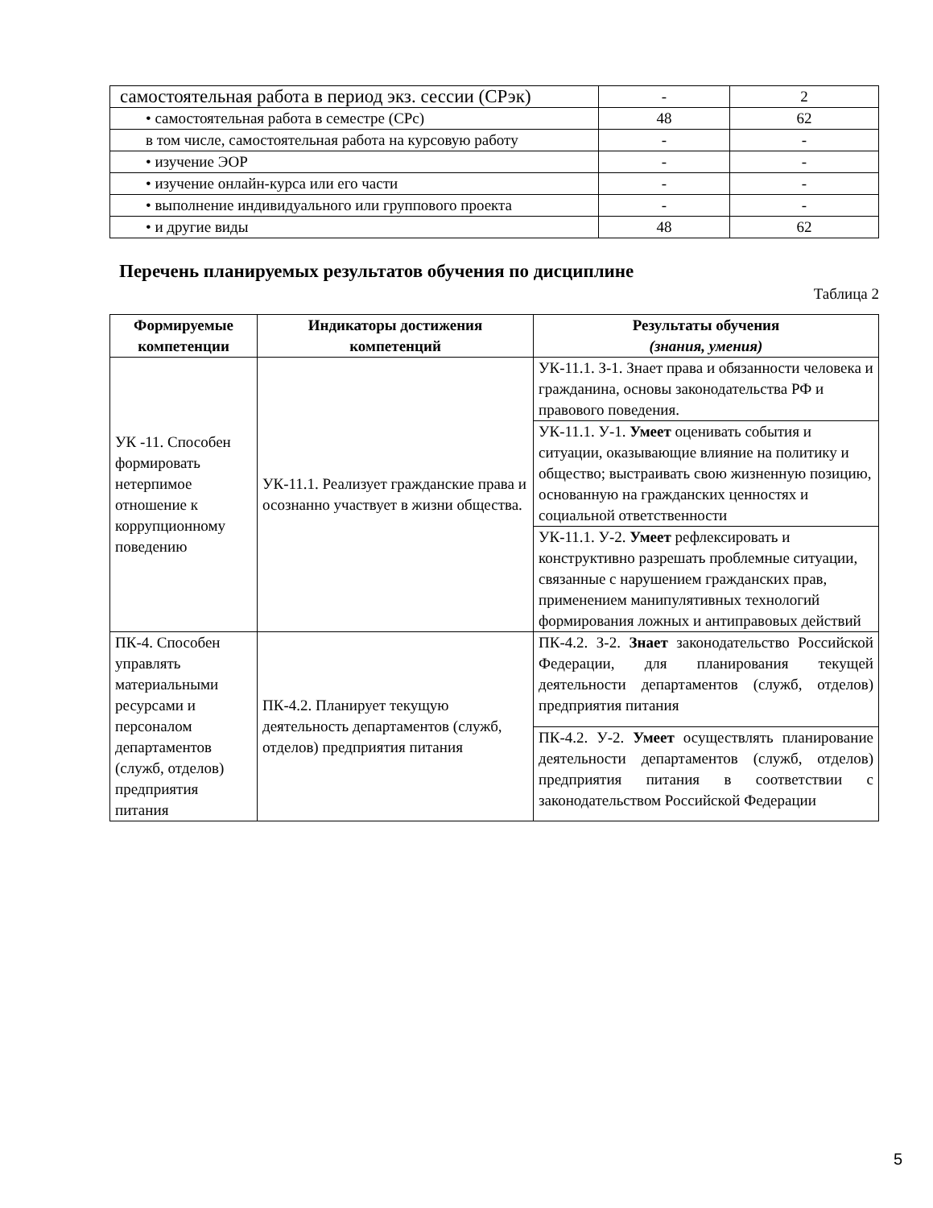| самостоятельная работа в период экз. сессии (СРэк) | - | 2 |
| • самостоятельная работа в семестре (СРс) | 48 | 62 |
| в том числе, самостоятельная работа на курсовую работу | - | - |
| • изучение ЭОР | - | - |
| • изучение онлайн-курса или его части | - | - |
| • выполнение индивидуального или группового проекта | - | - |
| • и другие виды | 48 | 62 |
Перечень планируемых результатов обучения по дисциплине
Таблица 2
| Формируемые компетенции | Индикаторы достижения компетенций | Результаты обучения (знания, умения) |
| --- | --- | --- |
| УК -11. Способен формировать нетерпимое отношение к коррупционному поведению | УК-11.1. Реализует гражданские права и осознанно участвует в жизни общества. | УК-11.1. З-1. Знает права и обязанности человека и гражданина, основы законодательства РФ и правового поведения. |
| | | УК-11.1. У-1. Умеет оценивать события и ситуации, оказывающие влияние на политику и общество; выстраивать свою жизненную позицию, основанную на гражданских ценностях и социальной ответственности |
| | | УК-11.1. У-2. Умеет рефлексировать и конструктивно разрешать проблемные ситуации, связанные с нарушением гражданских прав, применением манипулятивных технологий формирования ложных и антиправовых действий |
| ПК-4. Способен управлять материальными ресурсами и персоналом департаментов (служб, отделов) предприятия питания | ПК-4.2. Планирует текущую деятельность департаментов (служб, отделов) предприятия питания | ПК-4.2. З-2. Знает законодательство Российской Федерации, для планирования текущей деятельности департаментов (служб, отделов) предприятия питания |
| | | ПК-4.2. У-2. Умеет осуществлять планирование деятельности департаментов (служб, отделов) предприятия питания в соответствии с законодательством Российской Федерации |
5